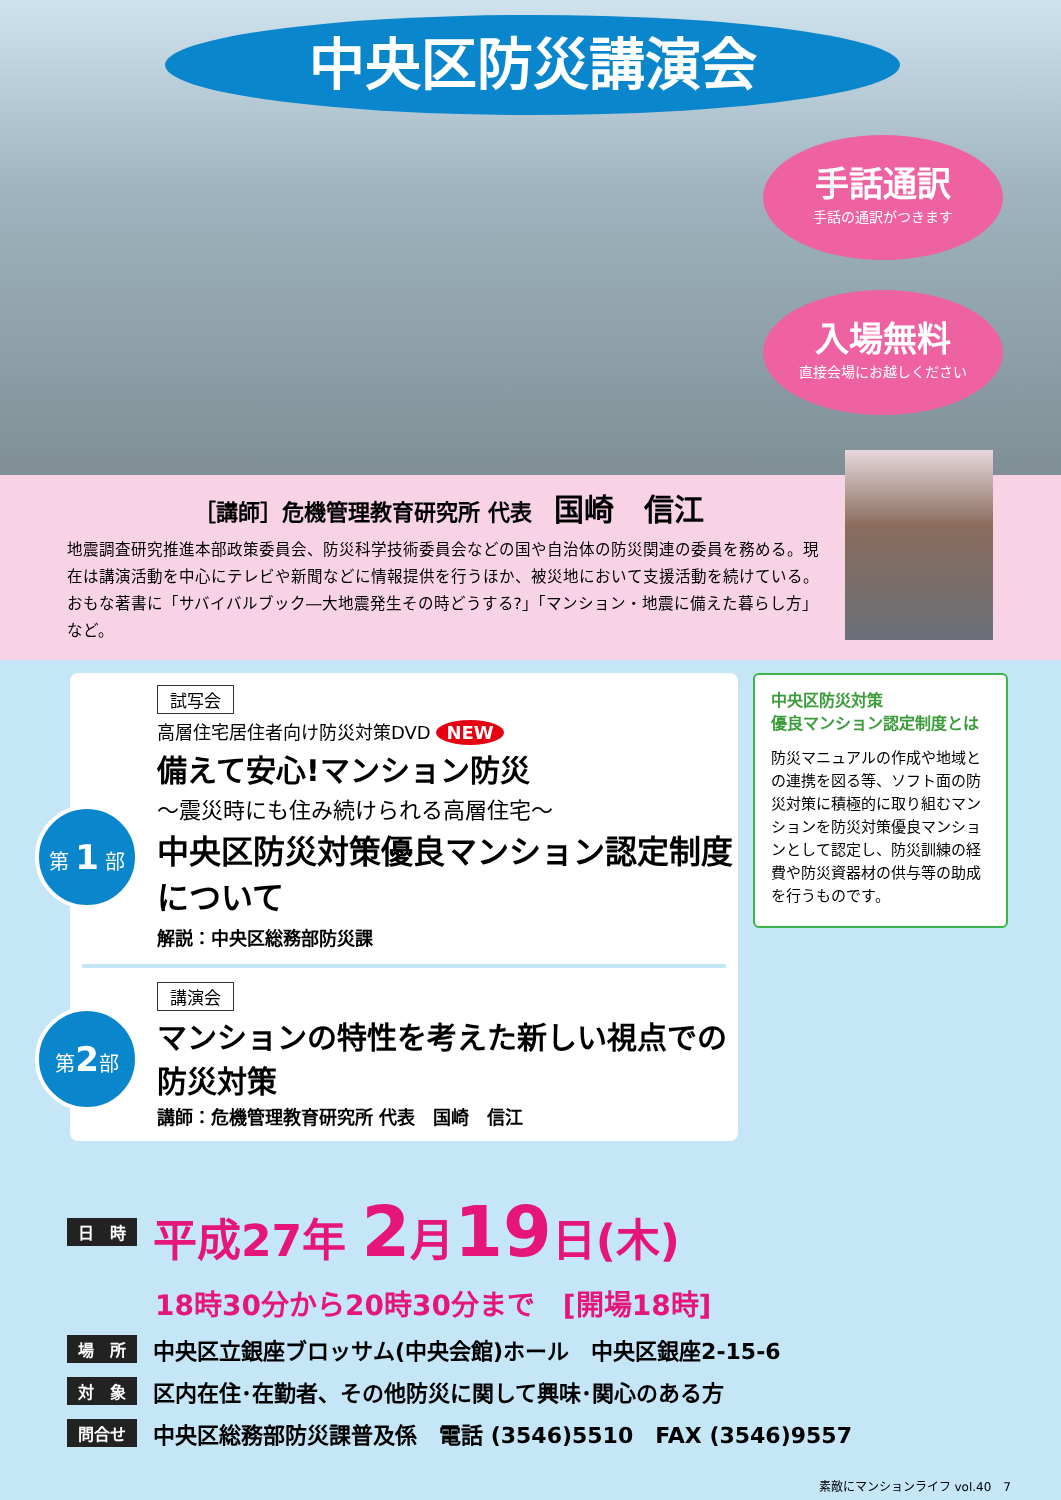中央区防災講演会
手話通訳
手話の通訳がつきます
入場無料
直接会場にお越しください
［講師］危機管理教育研究所 代表　国崎　信江
地震調査研究推進本部政策委員会、防災科学技術委員会などの国や自治体の防災関連の委員を務める。現在は講演活動を中心にテレビや新聞などに情報提供を行うほか、被災地において支援活動を続けている。おもな著書に「サバイバルブック―大地震発生その時どうする?」「マンション・地震に備えた暮らし方」など。
試写会
高層住宅居住者向け防災対策DVD NEW
備えて安心!マンション防災
第 1 部
～震災時にも住み続けられる高層住宅～
中央区防災対策優良マンション認定制度について
解説：中央区総務部防災課
講演会
第2部
マンションの特性を考えた新しい視点での防災対策
講師：危機管理教育研究所 代表　国崎　信江
中央区防災対策
優良マンション認定制度とは
防災マニュアルの作成や地域との連携を図る等、ソフト面の防災対策に積極的に取り組むマンションを防災対策優良マンションとして認定し、防災訓練の経費や防災資器材の供与等の助成を行うものです。
日　時 平成27年 2月19日(木)
18時30分から20時30分まで　[開場18時]
場　所 中央区立銀座ブロッサム(中央会館)ホール　中央区銀座2-15-6
対　象 区内在住･在勤者、その他防災に関して興味･関心のある方
問合せ 中央区総務部防災課普及係　電話 (3546)5510　FAX (3546)9557
素敵にマンションライフ vol.40　7